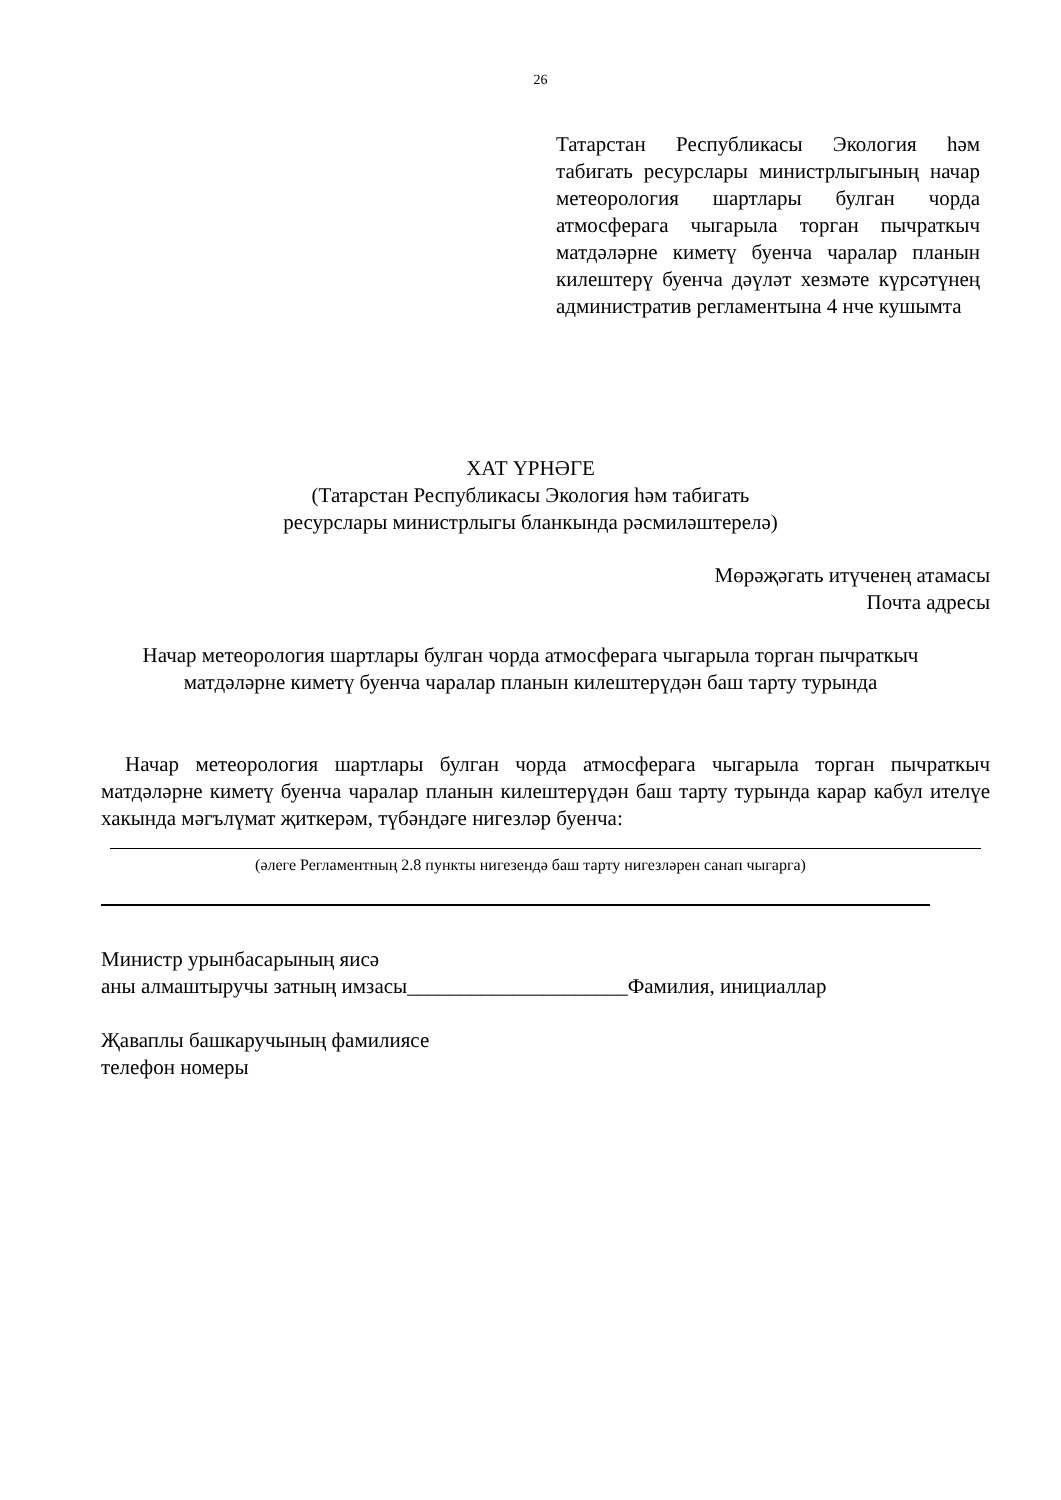26
Татарстан Республикасы Экология һәм табигать ресурслары министрлыгының начар метеорология шартлары булган чорда атмосферага чыгарыла торган пычраткыч матдәләрне киметү буенча чаралар планын килештерү буенча дәүләт хезмәте күрсәтүнең административ регламентына 4 нче кушымта
ХАТ ҮРНӘГЕ
(Татарстан Республикасы Экология һәм табигать
ресурслары министрлыгы бланкында рәсмиләштерелә)
Мөрәҗәгать итүченең атамасы
Почта адресы
Начар метеорология шартлары булган чорда атмосферага чыгарыла торган пычраткыч матдәләрне киметү буенча чаралар планын килештерүдән баш тарту турында
Начар метеорология шартлары булган чорда атмосферага чыгарыла торган пычраткыч матдәләрне киметү буенча чаралар планын килештерүдән баш тарту турында карар кабул ителүе хакында мәгълүмат җиткерәм, түбәндәге нигезләр буенча:
(әлеге Регламентның 2.8 пункты нигезендә баш тарту нигезләрен санап чыгарга)
Министр урынбасарының яисә
аны алмаштыручы затның имзасы_____________________Фамилия, инициаллар
Җаваплы башкаручының фамилиясе
телефон номеры